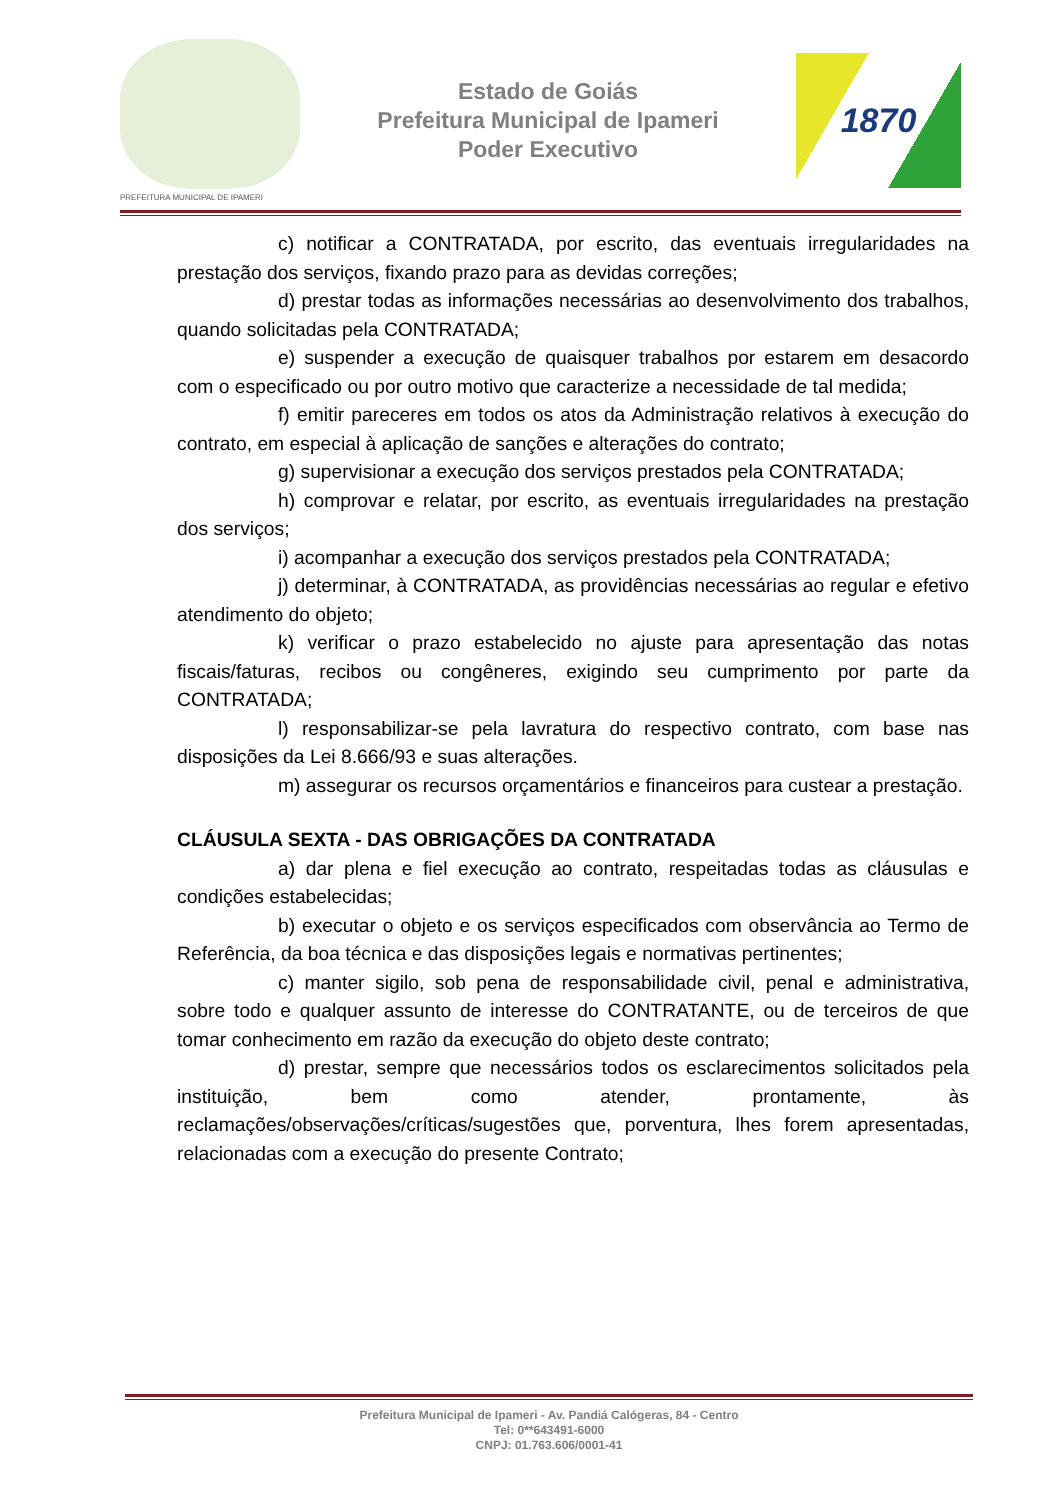PREFEITURA MUNICIPAL DE IPAMERI
Estado de Goiás
Prefeitura Municipal de Ipameri
Poder Executivo
1870
c) notificar a CONTRATADA, por escrito, das eventuais irregularidades na prestação dos serviços, fixando prazo para as devidas correções;
d) prestar todas as informações necessárias ao desenvolvimento dos trabalhos, quando solicitadas pela CONTRATADA;
e) suspender a execução de quaisquer trabalhos por estarem em desacordo com o especificado ou por outro motivo que caracterize a necessidade de tal medida;
f) emitir pareceres em todos os atos da Administração relativos à execução do contrato, em especial à aplicação de sanções e alterações do contrato;
g) supervisionar a execução dos serviços prestados pela CONTRATADA;
h) comprovar e relatar, por escrito, as eventuais irregularidades na prestação dos serviços;
i) acompanhar a execução dos serviços prestados pela CONTRATADA;
j) determinar, à CONTRATADA, as providências necessárias ao regular e efetivo atendimento do objeto;
k) verificar o prazo estabelecido no ajuste para apresentação das notas fiscais/faturas, recibos ou congêneres, exigindo seu cumprimento por parte da CONTRATADA;
l) responsabilizar-se pela lavratura do respectivo contrato, com base nas disposições da Lei 8.666/93 e suas alterações.
m) assegurar os recursos orçamentários e financeiros para custear a prestação.
CLÁUSULA SEXTA - DAS OBRIGAÇÕES DA CONTRATADA
a) dar plena e fiel execução ao contrato, respeitadas todas as cláusulas e condições estabelecidas;
b) executar o objeto e os serviços especificados com observância ao Termo de Referência, da boa técnica e das disposições legais e normativas pertinentes;
c) manter sigilo, sob pena de responsabilidade civil, penal e administrativa, sobre todo e qualquer assunto de interesse do CONTRATANTE, ou de terceiros de que tomar conhecimento em razão da execução do objeto deste contrato;
d) prestar, sempre que necessários todos os esclarecimentos solicitados pela instituição, bem como atender, prontamente, às reclamações/observações/críticas/sugestões que, porventura, lhes forem apresentadas, relacionadas com a execução do presente Contrato;
Prefeitura Municipal de Ipameri - Av. Pandiá Calógeras, 84 - Centro
Tel: 0**643491-6000
CNPJ: 01.763.606/0001-41